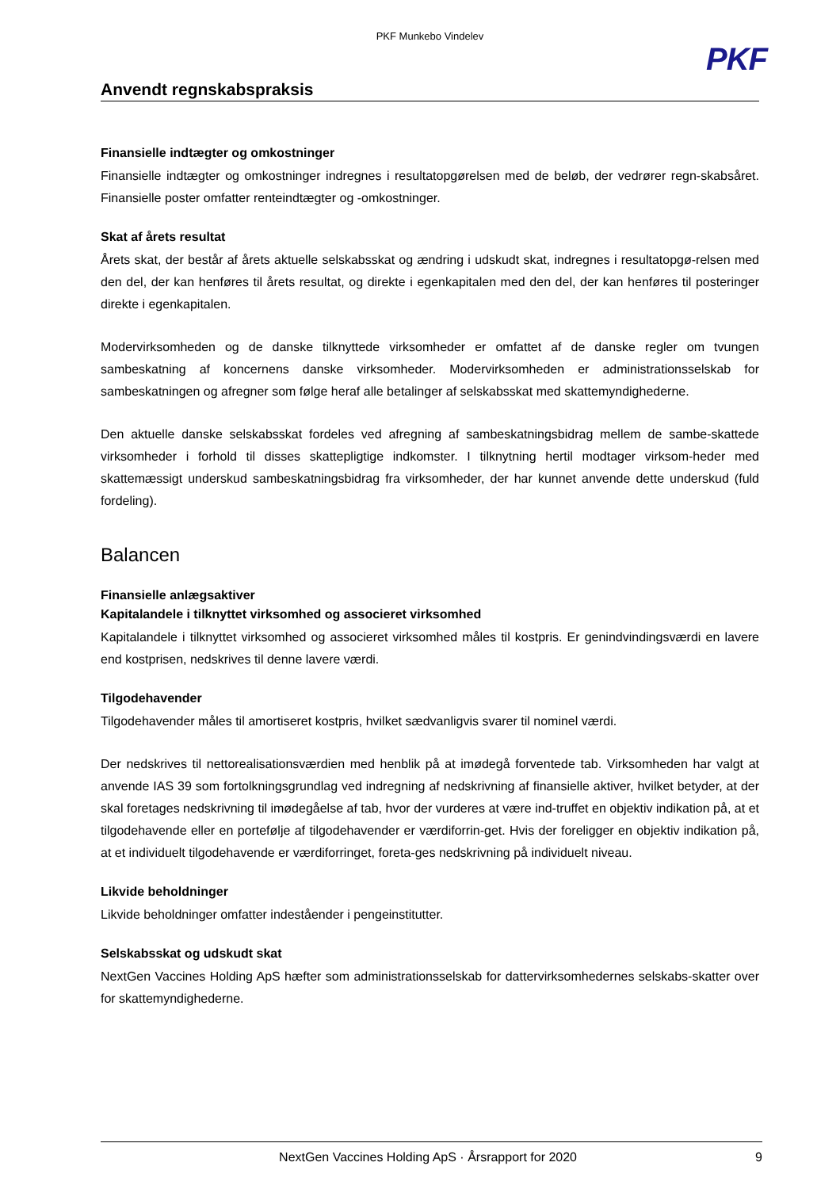PKF Munkebo Vindelev
PKF
Anvendt regnskabspraksis
Finansielle indtægter og omkostninger
Finansielle indtægter og omkostninger indregnes i resultatopgørelsen med de beløb, der vedrører regn-skabsåret. Finansielle poster omfatter renteindtægter og -omkostninger.
Skat af årets resultat
Årets skat, der består af årets aktuelle selskabsskat og ændring i udskudt skat, indregnes i resultatopgø-relsen med den del, der kan henføres til årets resultat, og direkte i egenkapitalen med den del, der kan henføres til posteringer direkte i egenkapitalen.
Modervirksomheden og de danske tilknyttede virksomheder er omfattet af de danske regler om tvungen sambeskatning af koncernens danske virksomheder. Modervirksomheden er administrationsselskab for sambeskatningen og afregner som følge heraf alle betalinger af selskabsskat med skattemyndighederne.
Den aktuelle danske selskabsskat fordeles ved afregning af sambeskatningsbidrag mellem de sambe-skattede virksomheder i forhold til disses skattepligtige indkomster. I tilknytning hertil modtager virksom-heder med skattemæssigt underskud sambeskatningsbidrag fra virksomheder, der har kunnet anvende dette underskud (fuld fordeling).
Balancen
Finansielle anlægsaktiver
Kapitalandele i tilknyttet virksomhed og associeret virksomhed
Kapitalandele i tilknyttet virksomhed og associeret virksomhed måles til kostpris. Er genindvindingsværdi en lavere end kostprisen, nedskrives til denne lavere værdi.
Tilgodehavender
Tilgodehavender måles til amortiseret kostpris, hvilket sædvanligvis svarer til nominel værdi.
Der nedskrives til nettorealisationsværdien med henblik på at imødegå forventede tab. Virksomheden har valgt at anvende IAS 39 som fortolkningsgrundlag ved indregning af nedskrivning af finansielle aktiver, hvilket betyder, at der skal foretages nedskrivning til imødegåelse af tab, hvor der vurderes at være ind-truffet en objektiv indikation på, at et tilgodehavende eller en portefølje af tilgodehavender er værdiforrin-get. Hvis der foreligger en objektiv indikation på, at et individuelt tilgodehavende er værdiforringet, foreta-ges nedskrivning på individuelt niveau.
Likvide beholdninger
Likvide beholdninger omfatter indeståender i pengeinstitutter.
Selskabsskat og udskudt skat
NextGen Vaccines Holding ApS hæfter som administrationsselskab for dattervirksomhedernes selskabs-skatter over for skattemyndighederne.
NextGen Vaccines Holding ApS · Årsrapport for 2020 9